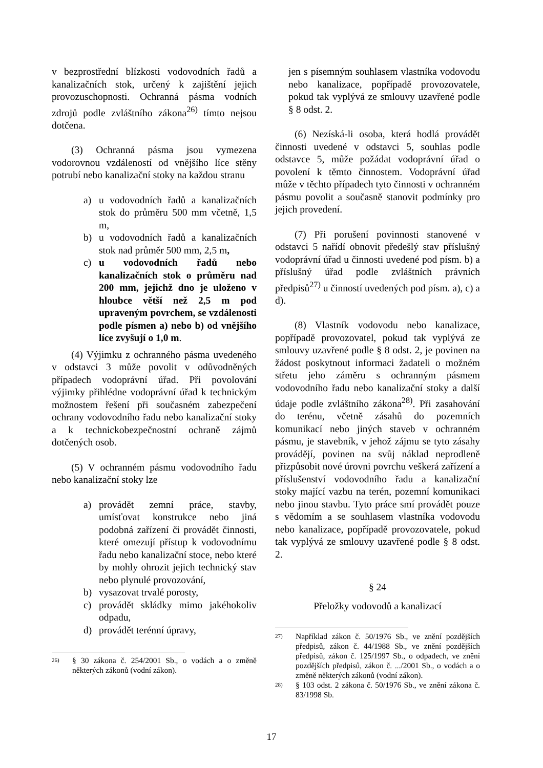v bezprostřední blízkosti vodovodních řadů a kanalizačních stok, určený k zajištění jejich provozuschopnosti. Ochranná pásma vodních zdrojů podle zvláštního zákona<sup>26)</sup> tímto nejsou dotčena.
(3) Ochranná pásma jsou vymezena vodorovnou vzdáleností od vnějšího líce stěny potrubí nebo kanalizační stoky na každou stranu
a) u vodovodních řadů a kanalizačních stok do průměru 500 mm včetně, 1,5 m,
b) u vodovodních řadů a kanalizačních stok nad průměr 500 mm, 2,5 m,
c) u vodovodních řadů nebo kanalizačních stok o průměru nad 200 mm, jejichž dno je uloženo v hloubce větší než 2,5 m pod upraveným povrchem, se vzdálenosti podle písmen a) nebo b) od vnějšího líce zvyšují o 1,0 m.
(4) Výjimku z ochranného pásma uvedeného v odstavci 3 může povolit v odůvodněných případech vodoprávní úřad. Při povolování výjimky přihlédne vodoprávní úřad k technickým možnostem řešení při současném zabezpečení ochrany vodovodního řadu nebo kanalizační stoky a k technickobezpečnostní ochraně zájmů dotčených osob.
(5) V ochranném pásmu vodovodního řadu nebo kanalizační stoky lze
a) provádět zemní práce, stavby, umísťovat konstrukce nebo jiná podobná zařízení či provádět činnosti, které omezují přístup k vodovodnímu řadu nebo kanalizační stoce, nebo které by mohly ohrozit jejich technický stav nebo plynulé provozování,
b) vysazovat trvalé porosty,
c) provádět skládky mimo jakéhokoliv odpadu,
d) provádět terénní úpravy,
26) § 30 zákona č. 254/2001 Sb., o vodách a o změně některých zákonů (vodní zákon).
jen s písemným souhlasem vlastníka vodovodu nebo kanalizace, popřípadě provozovatele, pokud tak vyplývá ze smlouvy uzavřené podle § 8 odst. 2.
(6) Nezíská-li osoba, která hodlá provádět činnosti uvedené v odstavci 5, souhlas podle odstavce 5, může požádat vodoprávní úřad o povolení k těmto činnostem. Vodoprávní úřad může v těchto případech tyto činnosti v ochranném pásmu povolit a současně stanovit podmínky pro jejich provedení.
(7) Při porušení povinnosti stanovené v odstavci 5 nařídí obnovit předešlý stav příslušný vodoprávní úřad u činnosti uvedené pod písm. b) a příslušný úřad podle zvláštních právních předpisů<sup>27)</sup> u činností uvedených pod písm. a), c) a d).
(8) Vlastník vodovodu nebo kanalizace, popřípadě provozovatel, pokud tak vyplývá ze smlouvy uzavřené podle § 8 odst. 2, je povinen na žádost poskytnout informaci žadateli o možném střetu jeho záměru s ochranným pásmem vodovodního řadu nebo kanalizační stoky a další údaje podle zvláštního zákona<sup>28)</sup>. Při zasahování do terénu, včetně zásahů do pozemních komunikací nebo jiných staveb v ochranném pásmu, je stavebník, v jehož zájmu se tyto zásahy provádějí, povinen na svůj náklad neprodleně přizpůsobit nové úrovni povrchu veškerá zařízení a příslušenství vodovodního řadu a kanalizační stoky mající vazbu na terén, pozemní komunikaci nebo jinou stavbu. Tyto práce smí provádět pouze s vědomím a se souhlasem vlastníka vodovodu nebo kanalizace, popřípadě provozovatele, pokud tak vyplývá ze smlouvy uzavřené podle § 8 odst. 2.
§ 24
Přeložky vodovodů a kanalizací
27) Například zákon č. 50/1976 Sb., ve znění pozdějších předpisů, zákon č. 44/1988 Sb., ve znění pozdějších předpisů, zákon č. 125/1997 Sb., o odpadech, ve znění pozdějších předpisů, zákon č. .../2001 Sb., o vodách a o změně některých zákonů (vodní zákon).
28) § 103 odst. 2 zákona č. 50/1976 Sb., ve znění zákona č. 83/1998 Sb.
17